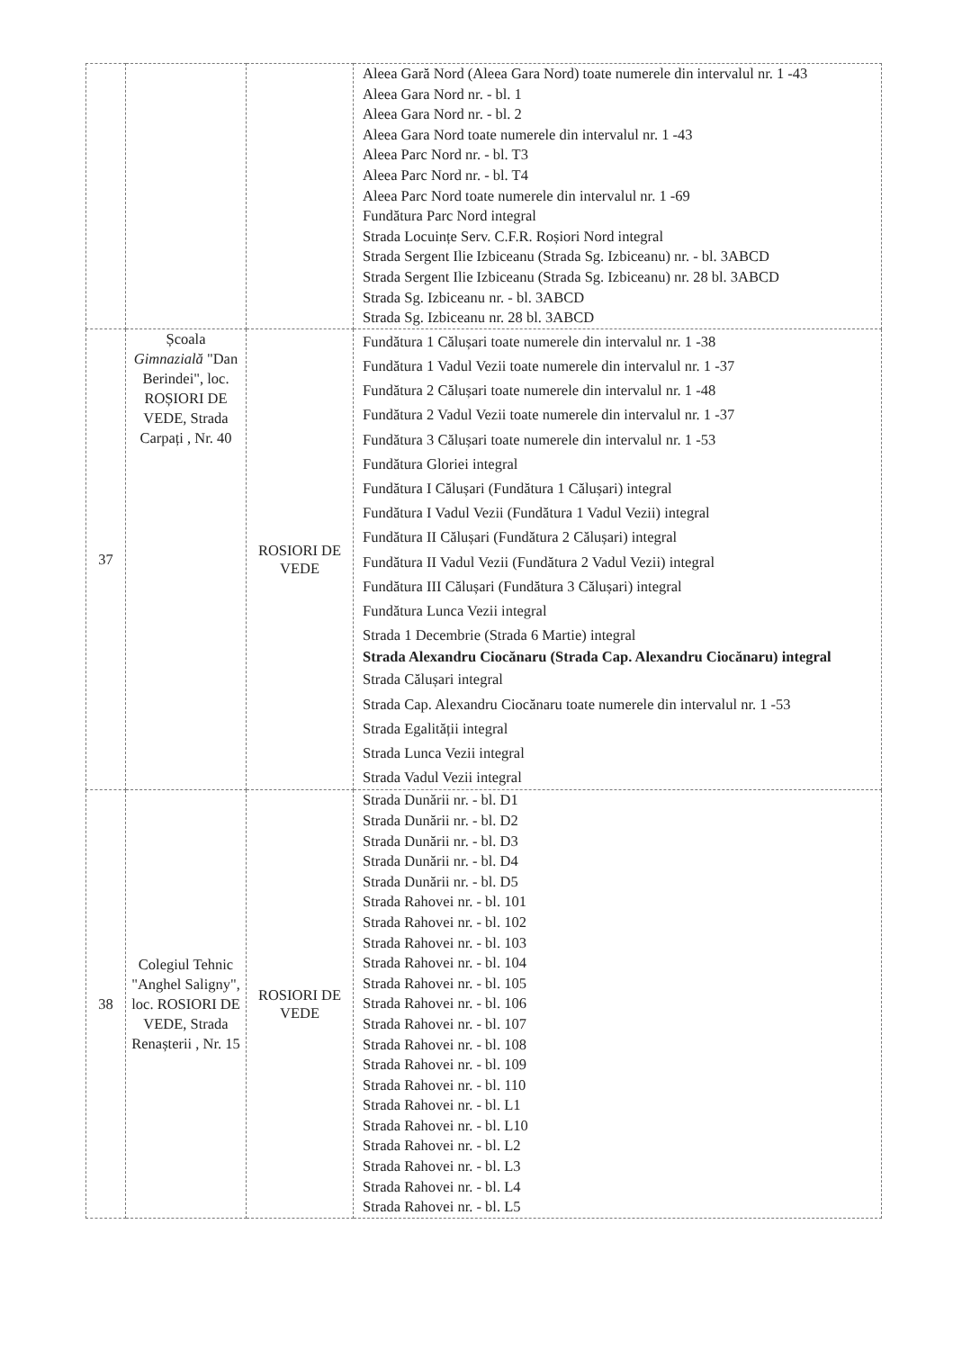| | | | Aleea Gară Nord (Aleea Gara Nord) toate numerele din intervalul nr. 1 -43 Aleea Gara Nord nr. - bl. 1 Aleea Gara Nord nr. - bl. 2 Aleea Gara Nord toate numerele din intervalul nr. 1 -43 Aleea Parc Nord nr. - bl. T3 Aleea Parc Nord nr. - bl. T4 Aleea Parc Nord toate numerele din intervalul nr. 1 -69 Fundătura Parc Nord integral Strada Locuințe Serv. C.F.R. Roșiori Nord integral Strada Sergent Ilie Izbiceanu (Strada Sg. Izbiceanu) nr. - bl. 3ABCD Strada Sergent Ilie Izbiceanu (Strada Sg. Izbiceanu) nr. 28 bl. 3ABCD Strada Sg. Izbiceanu nr. - bl. 3ABCD Strada Sg. Izbiceanu nr. 28 bl. 3ABCD |
| 37 | Școala Gimnazială "Dan Berindei", loc. ROȘIORI DE VEDE, Strada Carpați , Nr. 40 | ROSIORI DE VEDE | Fundătura 1 Călușari toate numerele din intervalul nr. 1 -38 Fundătura 1 Vadul Vezii toate numerele din intervalul nr. 1 -37 Fundătura 2 Călușari toate numerele din intervalul nr. 1 -48 Fundătura 2 Vadul Vezii toate numerele din intervalul nr. 1 -37 Fundătura 3 Călușari toate numerele din intervalul nr. 1 -53 Fundătura Gloriei integral Fundătura I Călușari (Fundătura 1 Călușari) integral Fundătura I Vadul Vezii (Fundătura 1 Vadul Vezii) integral Fundătura II Călușari (Fundătura 2 Călușari) integral Fundătura II Vadul Vezii (Fundătura 2 Vadul Vezii) integral Fundătura III Călușari (Fundătura 3 Călușari) integral Fundătura Lunca Vezii integral Strada 1 Decembrie (Strada 6 Martie) integral Strada Alexandru Ciocănaru (Strada Cap. Alexandru Ciocănaru) integral Strada Călușari integral Strada Cap. Alexandru Ciocănaru toate numerele din intervalul nr. 1 -53 Strada Egalității integral Strada Lunca Vezii integral Strada Vadul Vezii integral |
| 38 | Colegiul Tehnic "Anghel Saligny", loc. ROSIORI DE VEDE, Strada Renașterii , Nr. 15 | ROSIORI DE VEDE | Strada Dunării nr. - bl. D1 Strada Dunării nr. - bl. D2 Strada Dunării nr. - bl. D3 Strada Dunării nr. - bl. D4 Strada Dunării nr. - bl. D5 Strada Rahovei nr. - bl. 101 Strada Rahovei nr. - bl. 102 Strada Rahovei nr. - bl. 103 Strada Rahovei nr. - bl. 104 Strada Rahovei nr. - bl. 105 Strada Rahovei nr. - bl. 106 Strada Rahovei nr. - bl. 107 Strada Rahovei nr. - bl. 108 Strada Rahovei nr. - bl. 109 Strada Rahovei nr. - bl. 110 Strada Rahovei nr. - bl. L1 Strada Rahovei nr. - bl. L10 Strada Rahovei nr. - bl. L2 Strada Rahovei nr. - bl. L3 Strada Rahovei nr. - bl. L4 Strada Rahovei nr. - bl. L5 |